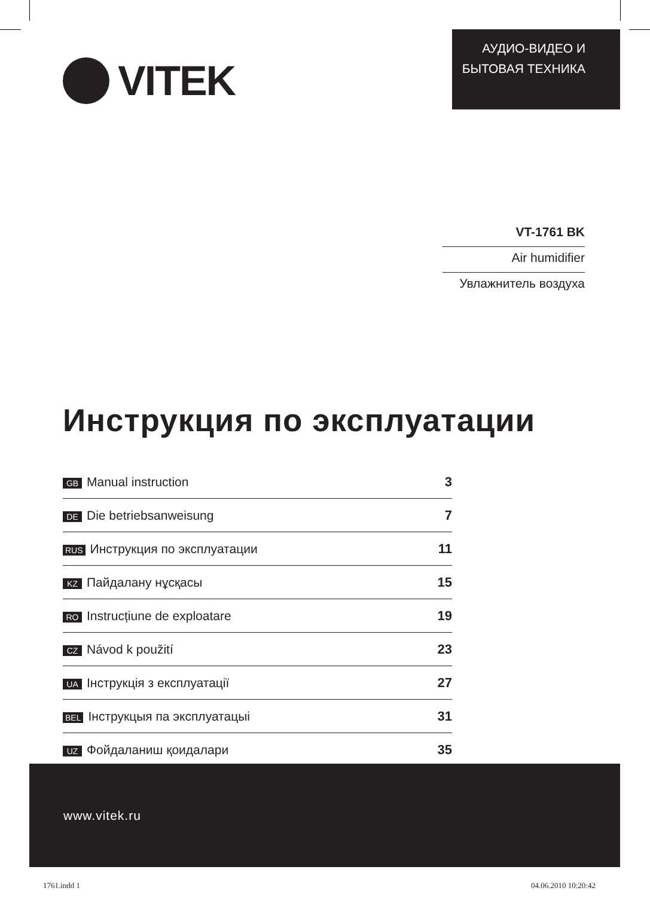VITEK
АУДИО-ВИДЕО И
БЫТОВАЯ ТЕХНИКА
VT-1761 BK
Air humidifier
Увлажнитель воздуха
Инструкция по эксплуатации
| GB Manual instruction | 3 |
| DE Die betriebsanweisung | 7 |
| RUS Инструкция по эксплуатации | 11 |
| KZ Пайдалану нұсқасы | 15 |
| RO Instrucțiune de exploatare | 19 |
| CZ Návod k použití | 23 |
| UA Інструкція з експлуатації | 27 |
| BEL Інструкцыя па эксплуатацыі | 31 |
| UZ Фойдаланиш қоидалари | 35 |
www.vitek.ru
1761.indd 1 04.06.2010 10:20:42